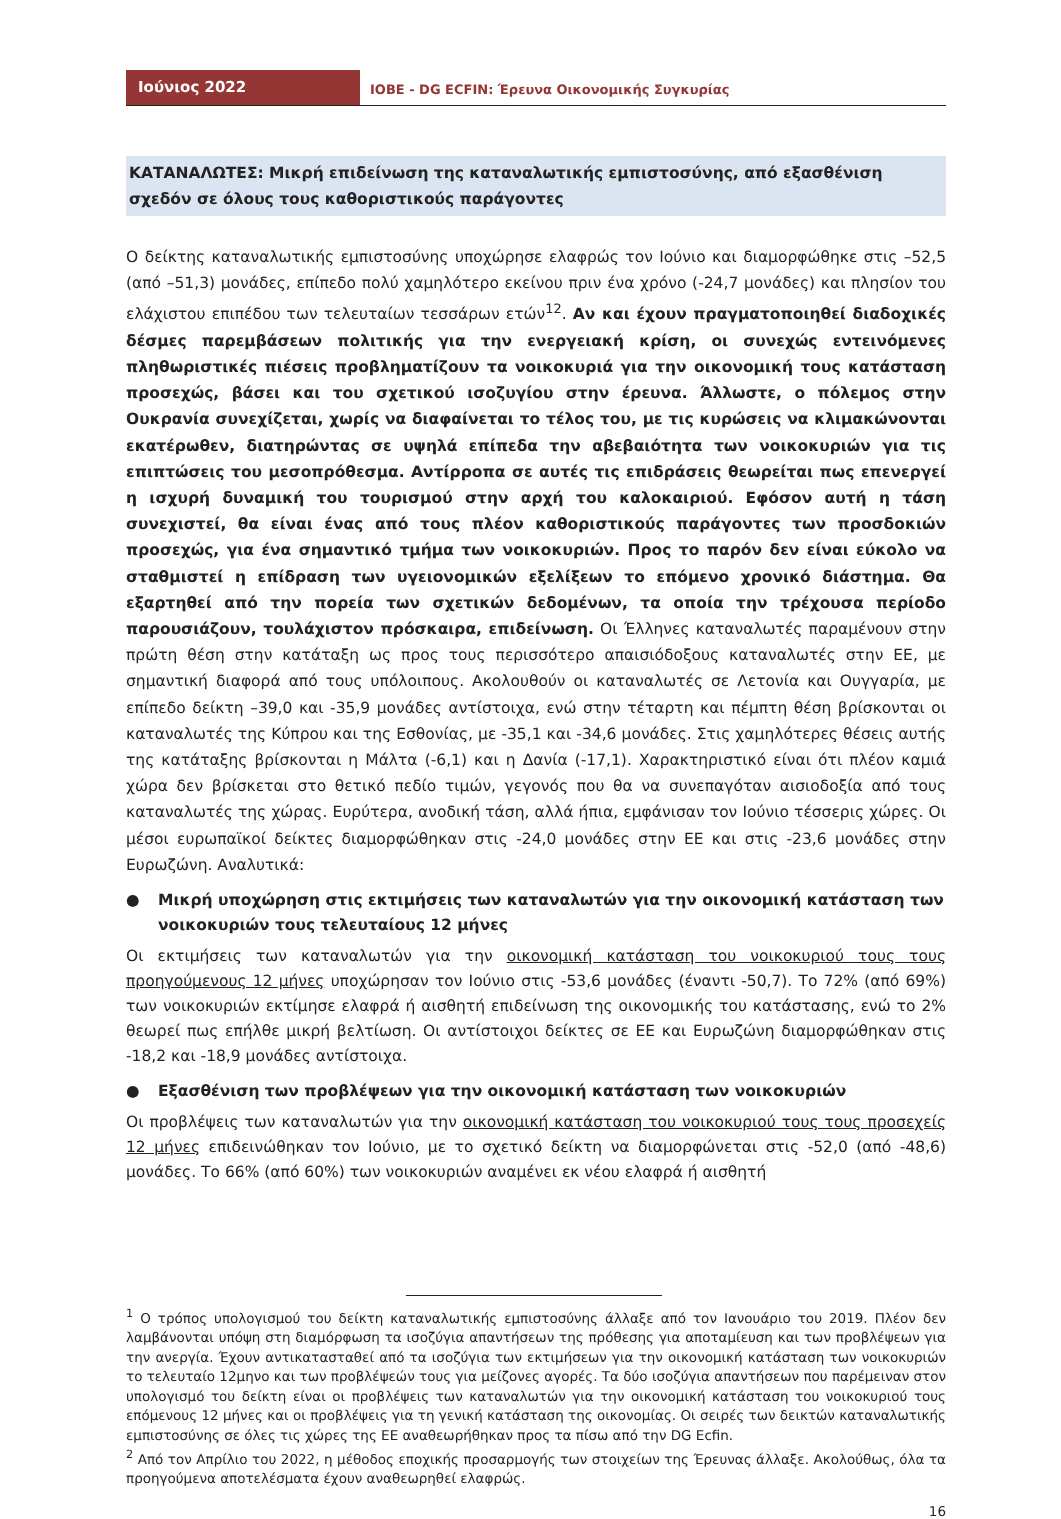Ιούνιος 2022
IOBE - DG ECFIN: Έρευνα Οικονομικής Συγκυρίας
ΚΑΤΑΝΑΛΩΤΕΣ: Μικρή επιδείνωση της καταναλωτικής εμπιστοσύνης, από εξασθένιση σχεδόν σε όλους τους καθοριστικούς παράγοντες
Ο δείκτης καταναλωτικής εμπιστοσύνης υποχώρησε ελαφρώς τον Ιούνιο και διαμορφώθηκε στις –52,5 (από –51,3) μονάδες, επίπεδο πολύ χαμηλότερο εκείνου πριν ένα χρόνο (-24,7 μονάδες) και πλησίον του ελάχιστου επιπέδου των τελευταίων τεσσάρων ετών<sup>1</sup><sup>2</sup>. Αν και έχουν πραγματοποιηθεί διαδοχικές δέσμες παρεμβάσεων πολιτικής για την ενεργειακή κρίση, οι συνεχώς εντεινόμενες πληθωριστικές πιέσεις προβληματίζουν τα νοικοκυριά για την οικονομική τους κατάσταση προσεχώς, βάσει και του σχετικού ισοζυγίου στην έρευνα. Άλλωστε, ο πόλεμος στην Ουκρανία συνεχίζεται, χωρίς να διαφαίνεται το τέλος του, με τις κυρώσεις να κλιμακώνονται εκατέρωθεν, διατηρώντας σε υψηλά επίπεδα την αβεβαιότητα των νοικοκυριών για τις επιπτώσεις του μεσοπρόθεσμα. Αντίρροπα σε αυτές τις επιδράσεις θεωρείται πως επενεργεί η ισχυρή δυναμική του τουρισμού στην αρχή του καλοκαιριού. Εφόσον αυτή η τάση συνεχιστεί, θα είναι ένας από τους πλέον καθοριστικούς παράγοντες των προσδοκιών προσεχώς, για ένα σημαντικό τμήμα των νοικοκυριών. Προς το παρόν δεν είναι εύκολο να σταθμιστεί η επίδραση των υγειονομικών εξελίξεων το επόμενο χρονικό διάστημα. Θα εξαρτηθεί από την πορεία των σχετικών δεδομένων, τα οποία την τρέχουσα περίοδο παρουσιάζουν, τουλάχιστον πρόσκαιρα, επιδείνωση. Οι Έλληνες καταναλωτές παραμένουν στην πρώτη θέση στην κατάταξη ως προς τους περισσότερο απαισιόδοξους καταναλωτές στην ΕΕ, με σημαντική διαφορά από τους υπόλοιπους. Ακολουθούν οι καταναλωτές σε Λετονία και Ουγγαρία, με επίπεδο δείκτη –39,0 και -35,9 μονάδες αντίστοιχα, ενώ στην τέταρτη και πέμπτη θέση βρίσκονται οι καταναλωτές της Κύπρου και της Εσθονίας, με -35,1 και -34,6 μονάδες. Στις χαμηλότερες θέσεις αυτής της κατάταξης βρίσκονται η Μάλτα (-6,1) και η Δανία (-17,1). Χαρακτηριστικό είναι ότι πλέον καμιά χώρα δεν βρίσκεται στο θετικό πεδίο τιμών, γεγονός που θα να συνεπαγόταν αισιοδοξία από τους καταναλωτές της χώρας. Ευρύτερα, ανοδική τάση, αλλά ήπια, εμφάνισαν τον Ιούνιο τέσσερις χώρες. Οι μέσοι ευρωπαϊκοί δείκτες διαμορφώθηκαν στις -24,0 μονάδες στην ΕΕ και στις -23,6 μονάδες στην Ευρωζώνη. Αναλυτικά:
● Μικρή υποχώρηση στις εκτιμήσεις των καταναλωτών για την οικονομική κατάσταση των νοικοκυριών τους τελευταίους 12 μήνες
Οι εκτιμήσεις των καταναλωτών για την οικονομική κατάσταση του νοικοκυριού τους τους προηγούμενους 12 μήνες υποχώρησαν τον Ιούνιο στις -53,6 μονάδες (έναντι -50,7). Το 72% (από 69%) των νοικοκυριών εκτίμησε ελαφρά ή αισθητή επιδείνωση της οικονομικής του κατάστασης, ενώ το 2% θεωρεί πως επήλθε μικρή βελτίωση. Οι αντίστοιχοι δείκτες σε ΕΕ και Ευρωζώνη διαμορφώθηκαν στις -18,2 και -18,9 μονάδες αντίστοιχα.
● Εξασθένιση των προβλέψεων για την οικονομική κατάσταση των νοικοκυριών
Οι προβλέψεις των καταναλωτών για την οικονομική κατάσταση του νοικοκυριού τους τους προσεχείς 12 μήνες επιδεινώθηκαν τον Ιούνιο, με το σχετικό δείκτη να διαμορφώνεται στις -52,0 (από -48,6) μονάδες. Το 66% (από 60%) των νοικοκυριών αναμένει εκ νέου ελαφρά ή αισθητή
<sup>1</sup> Ο τρόπος υπολογισμού του δείκτη καταναλωτικής εμπιστοσύνης άλλαξε από τον Ιανουάριο του 2019. Πλέον δεν λαμβάνονται υπόψη στη διαμόρφωση τα ισοζύγια απαντήσεων της πρόθεσης για αποταμίευση και των προβλέψεων για την ανεργία. Έχουν αντικατασταθεί από τα ισοζύγια των εκτιμήσεων για την οικονομική κατάσταση των νοικοκυριών το τελευταίο 12μηνο και των προβλέψεών τους για μείζονες αγορές. Τα δύο ισοζύγια απαντήσεων που παρέμειναν στον υπολογισμό του δείκτη είναι οι προβλέψεις των καταναλωτών για την οικονομική κατάσταση του νοικοκυριού τους επόμενους 12 μήνες και οι προβλέψεις για τη γενική κατάσταση της οικονομίας. Οι σειρές των δεικτών καταναλωτικής εμπιστοσύνης σε όλες τις χώρες της ΕΕ αναθεωρήθηκαν προς τα πίσω από την DG Ecfin.
<sup>2</sup> Από τον Απρίλιο του 2022, η μέθοδος εποχικής προσαρμογής των στοιχείων της Έρευνας άλλαξε. Ακολούθως, όλα τα προηγούμενα αποτελέσματα έχουν αναθεωρηθεί ελαφρώς.
16